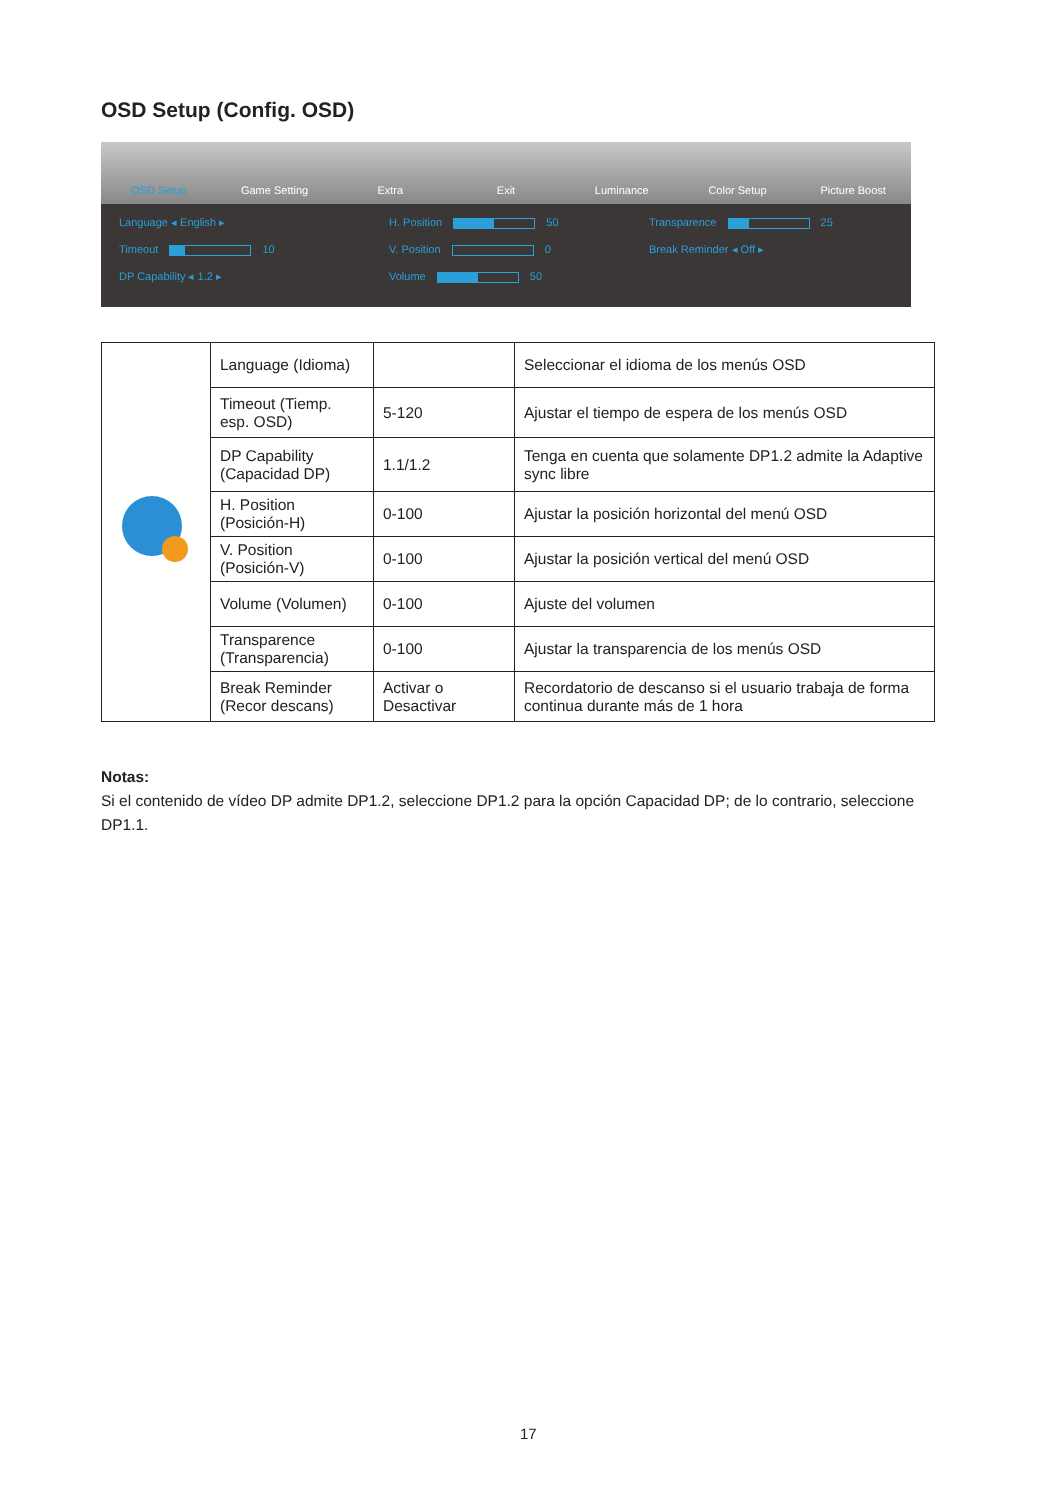OSD Setup (Config. OSD)
OSD Setup Game Setting Extra Exit Luminance Color Setup Picture Boost
Language ◂ English ▸
H. Position 50
Transparence 25
Timeout 10
V. Position 0
Break Reminder ◂ Off ▸
DP Capability ◂ 1.2 ▸
Volume 50
| | Language (Idioma) | | Seleccionar el idioma de los menús OSD |
| | Timeout (Tiemp. esp. OSD) | 5-120 | Ajustar el tiempo de espera de los menús OSD |
| | DP Capability (Capacidad DP) | 1.1/1.2 | Tenga en cuenta que solamente DP1.2 admite la Adaptive sync libre |
| | H. Position (Posición-H) | 0-100 | Ajustar la posición horizontal del menú OSD |
| | V. Position (Posición-V) | 0-100 | Ajustar la posición vertical del menú OSD |
| | Volume (Volumen) | 0-100 | Ajuste del volumen |
| | Transparence (Transparencia) | 0-100 | Ajustar la transparencia de los menús OSD |
| | Break Reminder (Recor descans) | Activar o Desactivar | Recordatorio de descanso si el usuario trabaja de forma continua durante más de 1 hora |
Notas:
Si el contenido de vídeo DP admite DP1.2, seleccione DP1.2 para la opción Capacidad DP; de lo contrario, seleccione DP1.1.
17